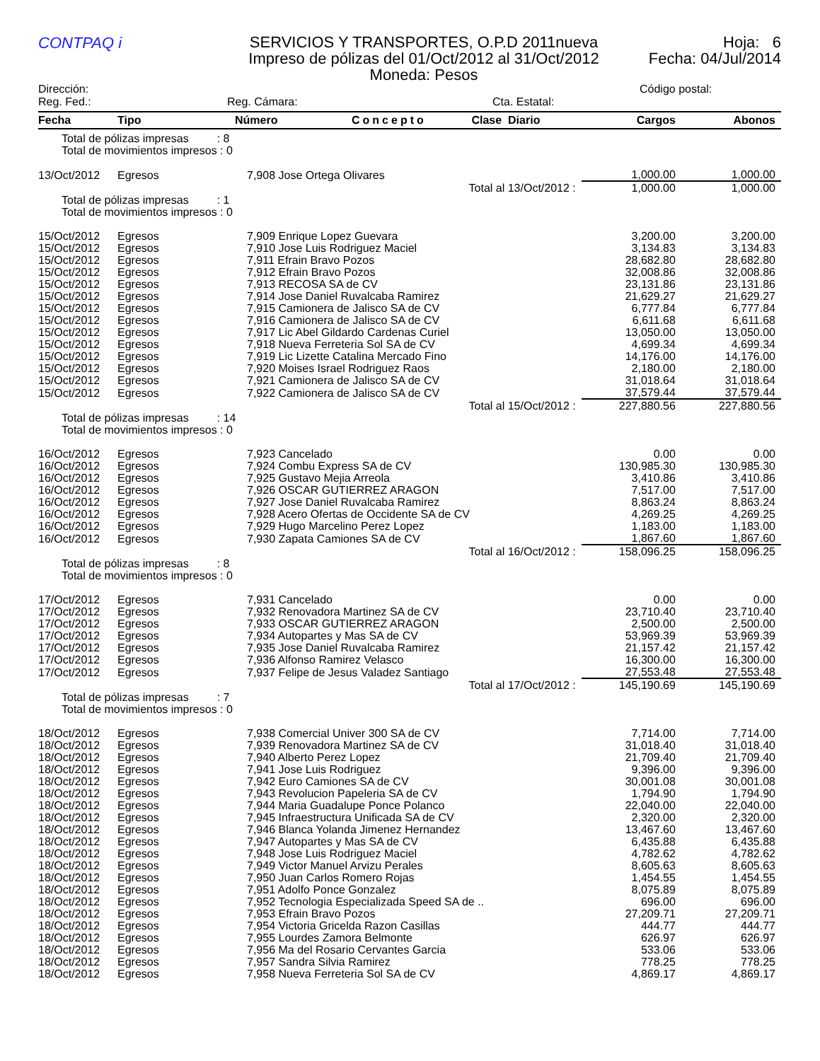CONTPAQ i
SERVICIOS Y TRANSPORTES, O.P.D 2011nueva
Impreso de pólizas del 01/Oct/2012 al 31/Oct/2012
Moneda: Pesos
Hoja: 6
Fecha: 04/Jul/2014
Dirección: Código postal:
Reg. Fed.: Reg. Cámara: Cta. Estatal:
| Fecha | Tipo | Número | Concepto | Clase Diario | Cargos | Abonos |
| --- | --- | --- | --- | --- | --- | --- |
| Total de pólizas impresas : 8 Total de movimientos impresos : 0 | | | | | | |
| 13/Oct/2012 | Egresos | 7,908 Jose Ortega Olivares | | | 1,000.00 | 1,000.00 |
| Total al 13/Oct/2012 : | | | | | 1,000.00 | 1,000.00 |
| Total de pólizas impresas : 1 Total de movimientos impresos : 0 | | | | | | |
| 15/Oct/2012 | Egresos | 7,909 Enrique Lopez Guevara | | | 3,200.00 | 3,200.00 |
| 15/Oct/2012 | Egresos | 7,910 Jose Luis Rodriguez Maciel | | | 3,134.83 | 3,134.83 |
| 15/Oct/2012 | Egresos | 7,911 Efrain Bravo Pozos | | | 28,682.80 | 28,682.80 |
| 15/Oct/2012 | Egresos | 7,912 Efrain Bravo Pozos | | | 32,008.86 | 32,008.86 |
| 15/Oct/2012 | Egresos | 7,913 RECOSA SA de CV | | | 23,131.86 | 23,131.86 |
| 15/Oct/2012 | Egresos | 7,914 Jose Daniel Ruvalcaba Ramirez | | | 21,629.27 | 21,629.27 |
| 15/Oct/2012 | Egresos | 7,915 Camionera de Jalisco SA de CV | | | 6,777.84 | 6,777.84 |
| 15/Oct/2012 | Egresos | 7,916 Camionera de Jalisco SA de CV | | | 6,611.68 | 6,611.68 |
| 15/Oct/2012 | Egresos | 7,917 Lic Abel Gildardo Cardenas Curiel | | | 13,050.00 | 13,050.00 |
| 15/Oct/2012 | Egresos | 7,918 Nueva Ferreteria Sol SA de CV | | | 4,699.34 | 4,699.34 |
| 15/Oct/2012 | Egresos | 7,919 Lic Lizette Catalina Mercado Fino | | | 14,176.00 | 14,176.00 |
| 15/Oct/2012 | Egresos | 7,920 Moises Israel Rodriguez Raos | | | 2,180.00 | 2,180.00 |
| 15/Oct/2012 | Egresos | 7,921 Camionera de Jalisco SA de CV | | | 31,018.64 | 31,018.64 |
| 15/Oct/2012 | Egresos | 7,922 Camionera de Jalisco SA de CV | | | 37,579.44 | 37,579.44 |
| Total al 15/Oct/2012 : | | | | | 227,880.56 | 227,880.56 |
| Total de pólizas impresas : 14 Total de movimientos impresos : 0 | | | | | | |
| 16/Oct/2012 | Egresos | 7,923 Cancelado | | | 0.00 | 0.00 |
| 16/Oct/2012 | Egresos | 7,924 Combu Express SA de CV | | | 130,985.30 | 130,985.30 |
| 16/Oct/2012 | Egresos | 7,925 Gustavo Mejia Arreola | | | 3,410.86 | 3,410.86 |
| 16/Oct/2012 | Egresos | 7,926 OSCAR GUTIERREZ ARAGON | | | 7,517.00 | 7,517.00 |
| 16/Oct/2012 | Egresos | 7,927 Jose Daniel Ruvalcaba Ramirez | | | 8,863.24 | 8,863.24 |
| 16/Oct/2012 | Egresos | 7,928 Acero Ofertas de Occidente SA de CV | | | 4,269.25 | 4,269.25 |
| 16/Oct/2012 | Egresos | 7,929 Hugo Marcelino Perez Lopez | | | 1,183.00 | 1,183.00 |
| 16/Oct/2012 | Egresos | 7,930 Zapata Camiones SA de CV | | | 1,867.60 | 1,867.60 |
| Total al 16/Oct/2012 : | | | | | 158,096.25 | 158,096.25 |
| Total de pólizas impresas : 8 Total de movimientos impresos : 0 | | | | | | |
| 17/Oct/2012 | Egresos | 7,931 Cancelado | | | 0.00 | 0.00 |
| 17/Oct/2012 | Egresos | 7,932 Renovadora Martinez SA de CV | | | 23,710.40 | 23,710.40 |
| 17/Oct/2012 | Egresos | 7,933 OSCAR GUTIERREZ ARAGON | | | 2,500.00 | 2,500.00 |
| 17/Oct/2012 | Egresos | 7,934 Autopartes y Mas SA de CV | | | 53,969.39 | 53,969.39 |
| 17/Oct/2012 | Egresos | 7,935 Jose Daniel Ruvalcaba Ramirez | | | 21,157.42 | 21,157.42 |
| 17/Oct/2012 | Egresos | 7,936 Alfonso Ramirez Velasco | | | 16,300.00 | 16,300.00 |
| 17/Oct/2012 | Egresos | 7,937 Felipe de Jesus Valadez Santiago | | | 27,553.48 | 27,553.48 |
| Total al 17/Oct/2012 : | | | | | 145,190.69 | 145,190.69 |
| Total de pólizas impresas : 7 Total de movimientos impresos : 0 | | | | | | |
| 18/Oct/2012 | Egresos | 7,938 Comercial Univer 300 SA de CV | | | 7,714.00 | 7,714.00 |
| 18/Oct/2012 | Egresos | 7,939 Renovadora Martinez SA de CV | | | 31,018.40 | 31,018.40 |
| 18/Oct/2012 | Egresos | 7,940 Alberto Perez Lopez | | | 21,709.40 | 21,709.40 |
| 18/Oct/2012 | Egresos | 7,941 Jose Luis Rodriguez | | | 9,396.00 | 9,396.00 |
| 18/Oct/2012 | Egresos | 7,942 Euro Camiones SA de CV | | | 30,001.08 | 30,001.08 |
| 18/Oct/2012 | Egresos | 7,943 Revolucion Papeleria SA de CV | | | 1,794.90 | 1,794.90 |
| 18/Oct/2012 | Egresos | 7,944 Maria Guadalupe Ponce Polanco | | | 22,040.00 | 22,040.00 |
| 18/Oct/2012 | Egresos | 7,945 Infraestructura Unificada SA de CV | | | 2,320.00 | 2,320.00 |
| 18/Oct/2012 | Egresos | 7,946 Blanca Yolanda Jimenez Hernandez | | | 13,467.60 | 13,467.60 |
| 18/Oct/2012 | Egresos | 7,947 Autopartes y Mas SA de CV | | | 6,435.88 | 6,435.88 |
| 18/Oct/2012 | Egresos | 7,948 Jose Luis Rodriguez Maciel | | | 4,782.62 | 4,782.62 |
| 18/Oct/2012 | Egresos | 7,949 Victor Manuel Arvizu Perales | | | 8,605.63 | 8,605.63 |
| 18/Oct/2012 | Egresos | 7,950 Juan Carlos Romero Rojas | | | 1,454.55 | 1,454.55 |
| 18/Oct/2012 | Egresos | 7,951 Adolfo Ponce Gonzalez | | | 8,075.89 | 8,075.89 |
| 18/Oct/2012 | Egresos | 7,952 Tecnologia Especializada Speed SA de .. | | | 696.00 | 696.00 |
| 18/Oct/2012 | Egresos | 7,953 Efrain Bravo Pozos | | | 27,209.71 | 27,209.71 |
| 18/Oct/2012 | Egresos | 7,954 Victoria Gricelda Razon Casillas | | | 444.77 | 444.77 |
| 18/Oct/2012 | Egresos | 7,955 Lourdes Zamora Belmonte | | | 626.97 | 626.97 |
| 18/Oct/2012 | Egresos | 7,956 Ma del Rosario Cervantes Garcia | | | 533.06 | 533.06 |
| 18/Oct/2012 | Egresos | 7,957 Sandra Silvia Ramirez | | | 778.25 | 778.25 |
| 18/Oct/2012 | Egresos | 7,958 Nueva Ferreteria Sol SA de CV | | | 4,869.17 | 4,869.17 |